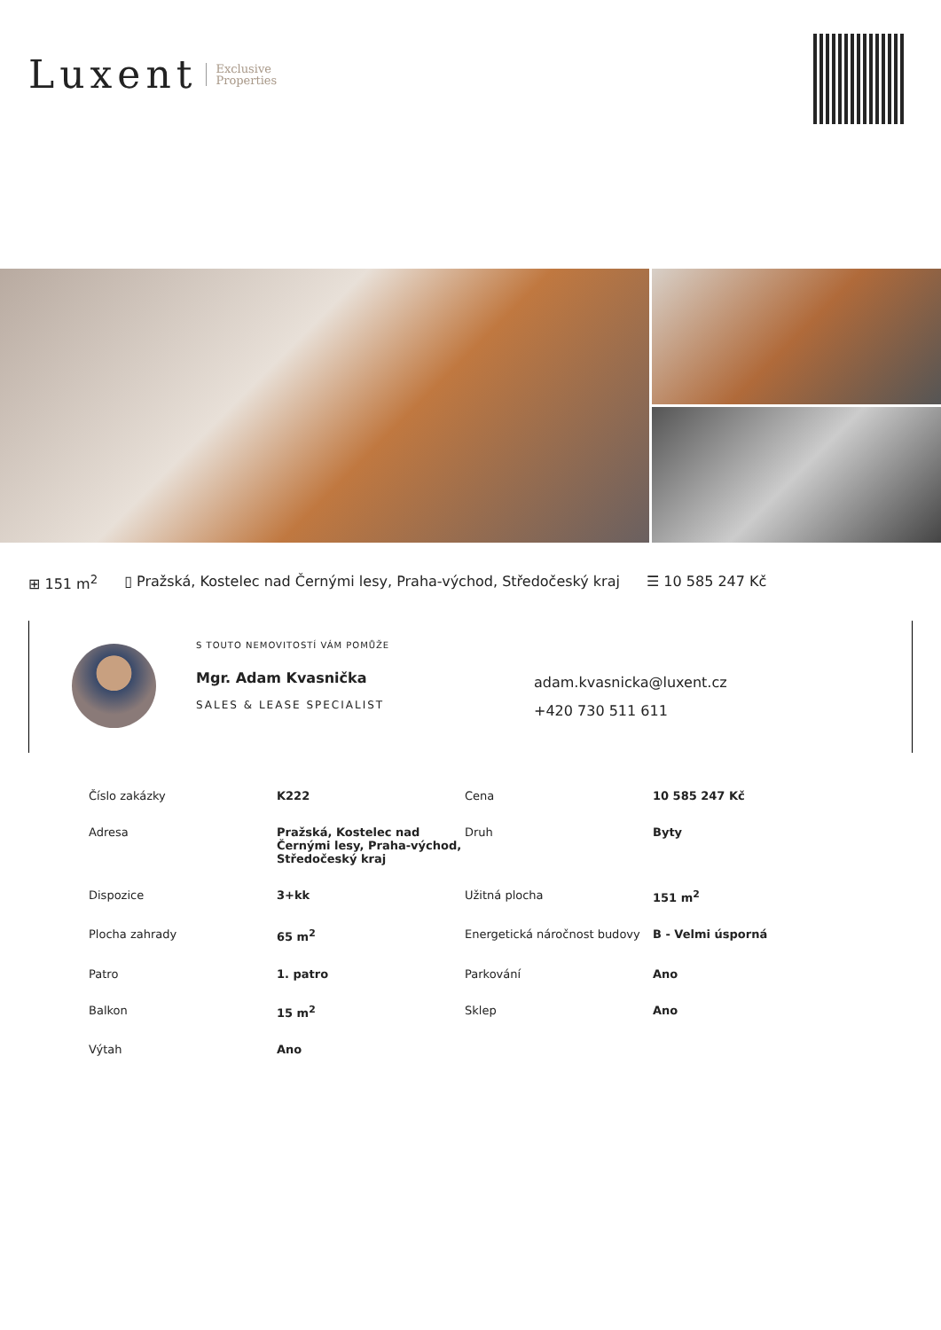Luxent Exclusive
Properties
⊞ 151 m<sup>2</sup> ▯ Pražská, Kostelec nad Černými lesy, Praha-východ, Středočeský kraj ☰ 10 585 247 Kč
S TOUTO NEMOVITOSTÍ VÁM POMŮŽE
Mgr. Adam Kvasnička
SALES & LEASE SPECIALIST
adam.kvasnicka@luxent.cz
+420 730 511 611
| Číslo zakázky | K222 | Cena | 10 585 247 Kč |
| Adresa | Pražská, Kostelec nad Černými lesy, Praha-východ, Středočeský kraj | Druh | Byty |
| Dispozice | 3+kk | Užitná plocha | 151 m<sup>2</sup> |
| Plocha zahrady | 65 m<sup>2</sup> | Energetická náročnost budovy | B - Velmi úsporná |
| Patro | 1. patro | Parkování | Ano |
| Balkon | 15 m<sup>2</sup> | Sklep | Ano |
| Výtah | Ano | | |